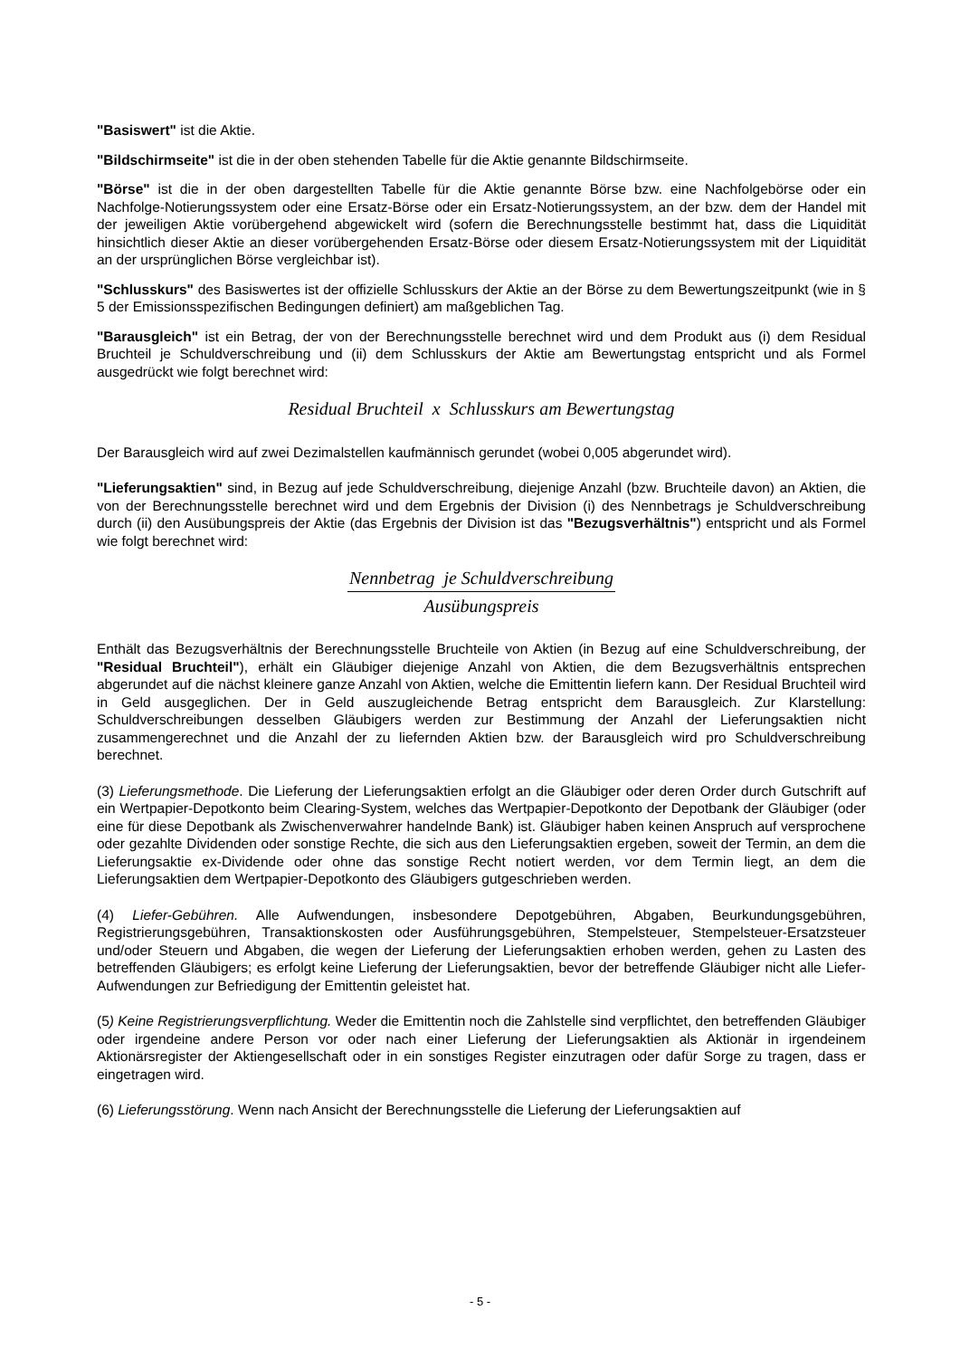"Basiswert" ist die Aktie.
"Bildschirmseite" ist die in der oben stehenden Tabelle für die Aktie genannte Bildschirmseite.
"Börse" ist die in der oben dargestellten Tabelle für die Aktie genannte Börse bzw. eine Nachfolgebörse oder ein Nachfolge-Notierungssystem oder eine Ersatz-Börse oder ein Ersatz-Notierungssystem, an der bzw. dem der Handel mit der jeweiligen Aktie vorübergehend abgewickelt wird (sofern die Berechnungsstelle bestimmt hat, dass die Liquidität hinsichtlich dieser Aktie an dieser vorübergehenden Ersatz-Börse oder diesem Ersatz-Notierungssystem mit der Liquidität an der ursprünglichen Börse vergleichbar ist).
"Schlusskurs" des Basiswertes ist der offizielle Schlusskurs der Aktie an der Börse zu dem Bewertungszeitpunkt (wie in § 5 der Emissionsspezifischen Bedingungen definiert) am maßgeblichen Tag.
"Barausgleich" ist ein Betrag, der von der Berechnungsstelle berechnet wird und dem Produkt aus (i) dem Residual Bruchteil je Schuldverschreibung und (ii) dem Schlusskurs der Aktie am Bewertungstag entspricht und als Formel ausgedrückt wie folgt berechnet wird:
Residual Bruchteil x Schlusskurs am Bewertungstag
Der Barausgleich wird auf zwei Dezimalstellen kaufmännisch gerundet (wobei 0,005 abgerundet wird).
"Lieferungsaktien" sind, in Bezug auf jede Schuldverschreibung, diejenige Anzahl (bzw. Bruchteile davon) an Aktien, die von der Berechnungsstelle berechnet wird und dem Ergebnis der Division (i) des Nennbetrags je Schuldverschreibung durch (ii) den Ausübungspreis der Aktie (das Ergebnis der Division ist das "Bezugsverhältnis") entspricht und als Formel wie folgt berechnet wird:
Nennbetrag je Schuldverschreibung
Ausübungspreis
Enthält das Bezugsverhältnis der Berechnungsstelle Bruchteile von Aktien (in Bezug auf eine Schuldverschreibung, der "Residual Bruchteil"), erhält ein Gläubiger diejenige Anzahl von Aktien, die dem Bezugsverhältnis entsprechen abgerundet auf die nächst kleinere ganze Anzahl von Aktien, welche die Emittentin liefern kann. Der Residual Bruchteil wird in Geld ausgeglichen. Der in Geld auszugleichende Betrag entspricht dem Barausgleich. Zur Klarstellung: Schuldverschreibungen desselben Gläubigers werden zur Bestimmung der Anzahl der Lieferungsaktien nicht zusammengerechnet und die Anzahl der zu liefernden Aktien bzw. der Barausgleich wird pro Schuldverschreibung berechnet.
(3) Lieferungsmethode. Die Lieferung der Lieferungsaktien erfolgt an die Gläubiger oder deren Order durch Gutschrift auf ein Wertpapier-Depotkonto beim Clearing-System, welches das Wertpapier-Depotkonto der Depotbank der Gläubiger (oder eine für diese Depotbank als Zwischenverwahrer handelnde Bank) ist. Gläubiger haben keinen Anspruch auf versprochene oder gezahlte Dividenden oder sonstige Rechte, die sich aus den Lieferungsaktien ergeben, soweit der Termin, an dem die Lieferungsaktie ex-Dividende oder ohne das sonstige Recht notiert werden, vor dem Termin liegt, an dem die Lieferungsaktien dem Wertpapier-Depotkonto des Gläubigers gutgeschrieben werden.
(4) Liefer-Gebühren. Alle Aufwendungen, insbesondere Depotgebühren, Abgaben, Beurkundungsgebühren, Registrierungsgebühren, Transaktionskosten oder Ausführungsgebühren, Stempelsteuer, Stempelsteuer-Ersatzsteuer und/oder Steuern und Abgaben, die wegen der Lieferung der Lieferungsaktien erhoben werden, gehen zu Lasten des betreffenden Gläubigers; es erfolgt keine Lieferung der Lieferungsaktien, bevor der betreffende Gläubiger nicht alle Liefer-Aufwendungen zur Befriedigung der Emittentin geleistet hat.
(5) Keine Registrierungsverpflichtung. Weder die Emittentin noch die Zahlstelle sind verpflichtet, den betreffenden Gläubiger oder irgendeine andere Person vor oder nach einer Lieferung der Lieferungsaktien als Aktionär in irgendeinem Aktionärsregister der Aktiengesellschaft oder in ein sonstiges Register einzutragen oder dafür Sorge zu tragen, dass er eingetragen wird.
(6) Lieferungsstörung. Wenn nach Ansicht der Berechnungsstelle die Lieferung der Lieferungsaktien auf
- 5 -